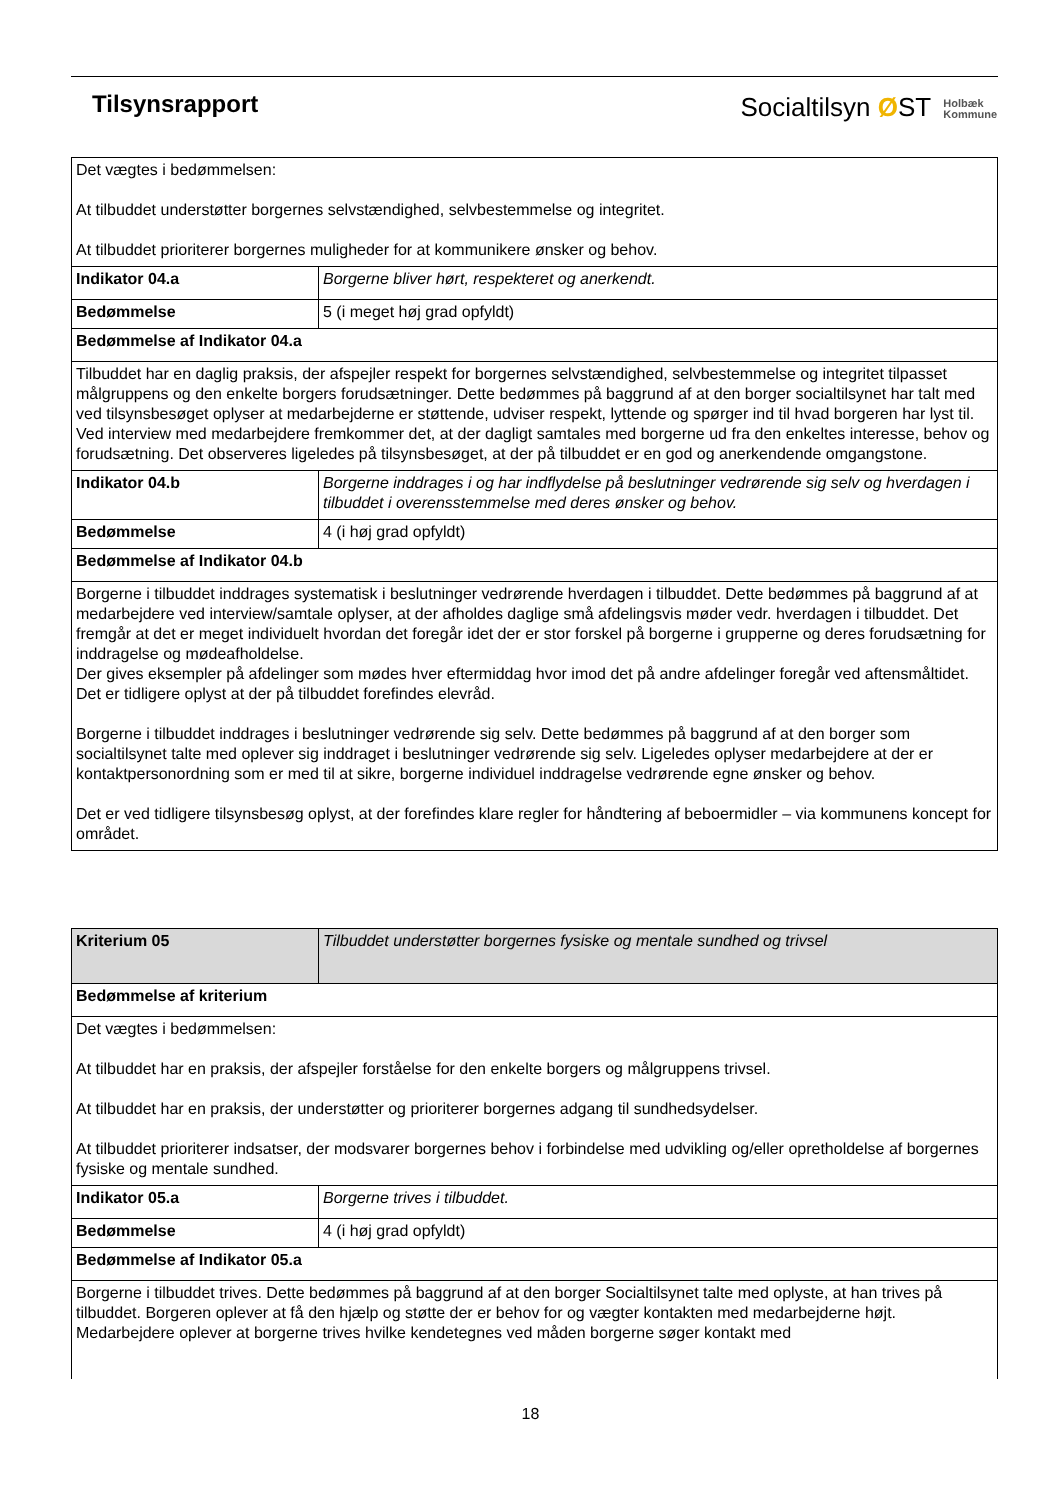Tilsynsrapport
Socialtilsyn ØST Holbæk
Kommune
| Det vægtes i bedømmelsen: At tilbuddet understøtter borgernes selvstændighed, selvbestemmelse og integritet. At tilbuddet prioriterer borgernes muligheder for at kommunikere ønsker og behov. | |
| Indikator 04.a | Borgerne bliver hørt, respekteret og anerkendt. |
| Bedømmelse | 5 (i meget høj grad opfyldt) |
| Bedømmelse af Indikator 04.a | |
| Tilbuddet har en daglig praksis, der afspejler respekt for borgernes selvstændighed, selvbestemmelse og integritet tilpasset målgruppens og den enkelte borgers forudsætninger. Dette bedømmes på baggrund af at den borger socialtilsynet har talt med ved tilsynsbesøget oplyser at medarbejderne er støttende, udviser respekt, lyttende og spørger ind til hvad borgeren har lyst til. Ved interview med medarbejdere fremkommer det, at der dagligt samtales med borgerne ud fra den enkeltes interesse, behov og forudsætning. Det observeres ligeledes på tilsynsbesøget, at der på tilbuddet er en god og anerkendende omgangstone. | |
| Indikator 04.b | Borgerne inddrages i og har indflydelse på beslutninger vedrørende sig selv og hverdagen i tilbuddet i overensstemmelse med deres ønsker og behov. |
| Bedømmelse | 4 (i høj grad opfyldt) |
| Bedømmelse af Indikator 04.b | |
| Borgerne i tilbuddet inddrages systematisk i beslutninger vedrørende hverdagen i tilbuddet. Dette bedømmes på baggrund af at medarbejdere ved interview/samtale oplyser, at der afholdes daglige små afdelingsvis møder vedr. hverdagen i tilbuddet. Det fremgår at det er meget individuelt hvordan det foregår idet der er stor forskel på borgerne i grupperne og deres forudsætning for inddragelse og mødeafholdelse. Der gives eksempler på afdelinger som mødes hver eftermiddag hvor imod det på andre afdelinger foregår ved aftensmåltidet. Det er tidligere oplyst at der på tilbuddet forefindes elevråd. Borgerne i tilbuddet inddrages i beslutninger vedrørende sig selv. Dette bedømmes på baggrund af at den borger som socialtilsynet talte med oplever sig inddraget i beslutninger vedrørende sig selv. Ligeledes oplyser medarbejdere at der er kontaktpersonordning som er med til at sikre, borgerne individuel inddragelse vedrørende egne ønsker og behov. Det er ved tidligere tilsynsbesøg oplyst, at der forefindes klare regler for håndtering af beboermidler – via kommunens koncept for området. | |
| Kriterium 05 | Tilbuddet understøtter borgernes fysiske og mentale sundhed og trivsel |
| Bedømmelse af kriterium | |
| Det vægtes i bedømmelsen: At tilbuddet har en praksis, der afspejler forståelse for den enkelte borgers og målgruppens trivsel. At tilbuddet har en praksis, der understøtter og prioriterer borgernes adgang til sundhedsydelser. At tilbuddet prioriterer indsatser, der modsvarer borgernes behov i forbindelse med udvikling og/eller opretholdelse af borgernes fysiske og mentale sundhed. | |
| Indikator 05.a | Borgerne trives i tilbuddet. |
| Bedømmelse | 4 (i høj grad opfyldt) |
| Bedømmelse af Indikator 05.a | |
| Borgerne i tilbuddet trives. Dette bedømmes på baggrund af at den borger Socialtilsynet talte med oplyste, at han trives på tilbuddet. Borgeren oplever at få den hjælp og støtte der er behov for og vægter kontakten med medarbejderne højt. Medarbejdere oplever at borgerne trives hvilke kendetegnes ved måden borgerne søger kontakt med | |
18